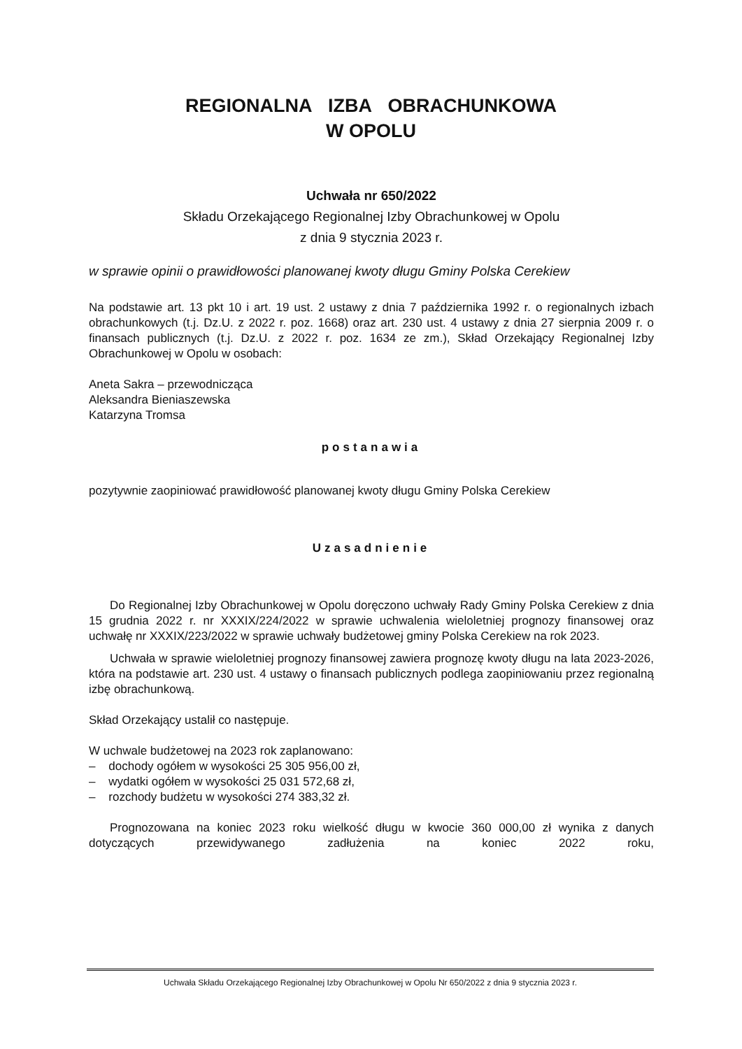REGIONALNA IZBA OBRACHUNKOWA
W OPOLU
Uchwała nr 650/2022
Składu Orzekającego Regionalnej Izby Obrachunkowej w Opolu
z dnia 9 stycznia 2023 r.
w sprawie opinii o prawidłowości planowanej kwoty długu Gminy Polska Cerekiew
Na podstawie art. 13 pkt 10 i art. 19 ust. 2 ustawy z dnia 7 października 1992 r. o regionalnych izbach obrachunkowych (t.j. Dz.U. z 2022 r. poz. 1668) oraz art. 230 ust. 4 ustawy z dnia 27 sierpnia 2009 r. o finansach publicznych (t.j. Dz.U. z 2022 r. poz. 1634 ze zm.), Skład Orzekający Regionalnej Izby Obrachunkowej w Opolu w osobach:
Aneta Sakra – przewodnicząca
Aleksandra Bieniaszewska
Katarzyna Tromsa
postanawia
pozytywnie zaopiniować prawidłowość planowanej kwoty długu Gminy Polska Cerekiew
Uzasadnienie
Do Regionalnej Izby Obrachunkowej w Opolu doręczono uchwały Rady Gminy Polska Cerekiew z dnia 15 grudnia 2022 r. nr XXXIX/224/2022 w sprawie uchwalenia wieloletniej prognozy finansowej oraz uchwałę nr XXXIX/223/2022 w sprawie uchwały budżetowej gminy Polska Cerekiew na rok 2023.
Uchwała w sprawie wieloletniej prognozy finansowej zawiera prognozę kwoty długu na lata 2023-2026, która na podstawie art. 230 ust. 4 ustawy o finansach publicznych podlega zaopiniowaniu przez regionalną izbę obrachunkową.
Skład Orzekający ustalił co następuje.
W uchwale budżetowej na 2023 rok zaplanowano:
– dochody ogółem w wysokości 25 305 956,00 zł,
– wydatki ogółem w wysokości 25 031 572,68 zł,
– rozchody budżetu w wysokości 274 383,32 zł.
Prognozowana na koniec 2023 roku wielkość długu w kwocie 360 000,00 zł wynika z danych dotyczących przewidywanego zadłużenia na koniec 2022 roku,
Uchwała Składu Orzekającego Regionalnej Izby Obrachunkowej w Opolu Nr 650/2022 z dnia 9 stycznia 2023 r.